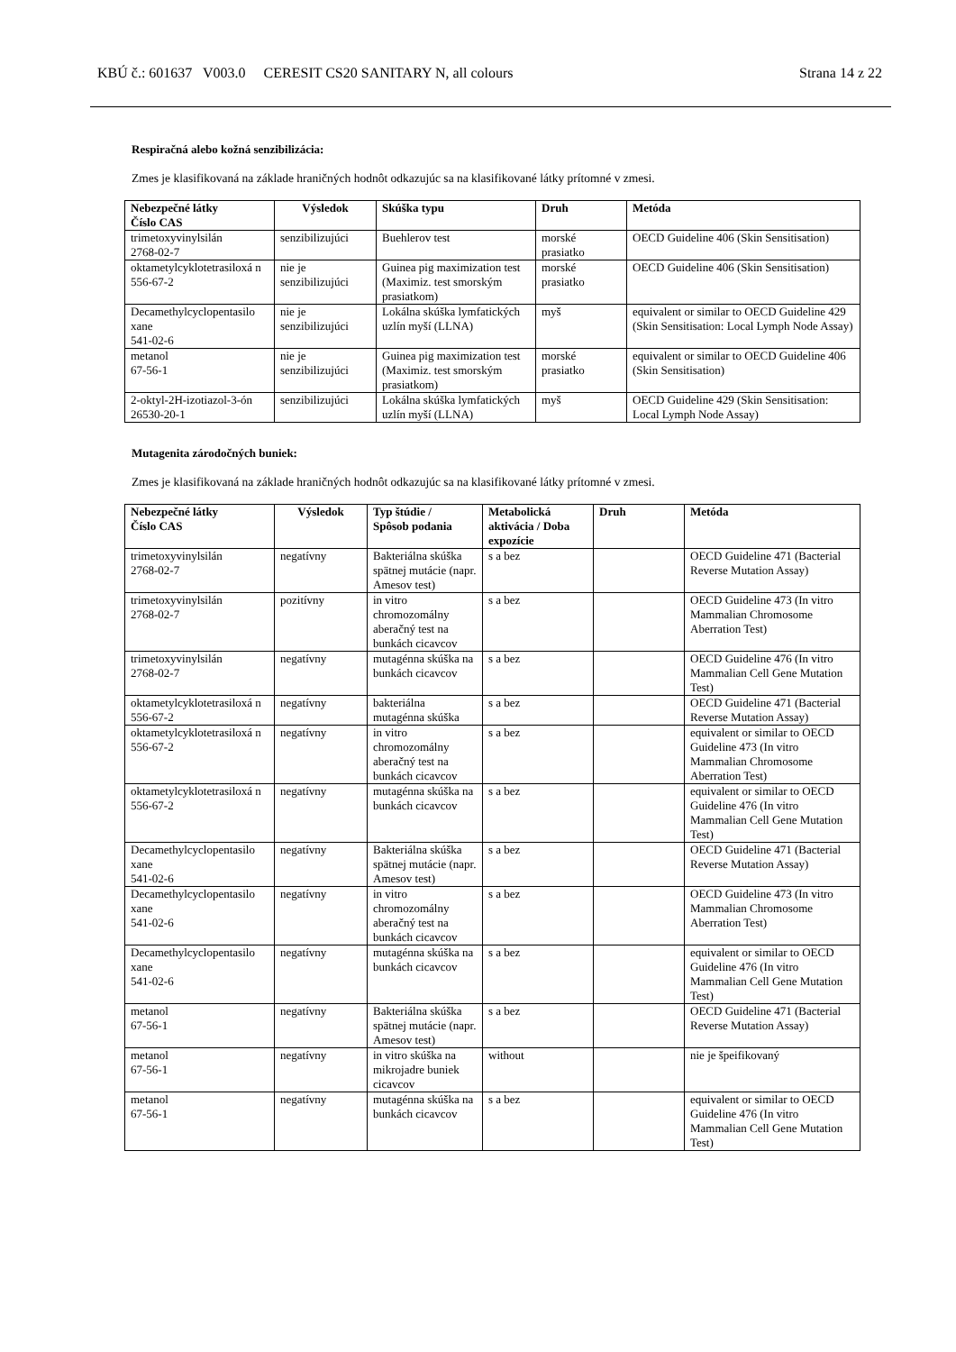KBÚ č.: 601637 V003.0 CERESIT CS20 SANITARY N, all colours Strana 14 z 22
Respiračná alebo kožná senzibilizácia:
Zmes je klasifikovaná na základe hraničných hodnôt odkazujúc sa na klasifikované látky prítomné v zmesi.
| Nebezpečné látky Číslo CAS | Výsledok | Skúška typu | Druh | Metóda |
| --- | --- | --- | --- | --- |
| trimetoxyvinylsilán 2768-02-7 | senzibilizujúci | Buehlerov test | morské prasiatko | OECD Guideline 406 (Skin Sensitisation) |
| oktametylcyklotetrasiloxá n 556-67-2 | nie je senzibilizujúci | Guinea pig maximization test (Maximiz. test smorským prasiatkom) | morské prasiatko | OECD Guideline 406 (Skin Sensitisation) |
| Decamethylcyclopentasilo xane 541-02-6 | nie je senzibilizujúci | Lokálna skúška lymfatických uzlín myší (LLNA) | myš | equivalent or similar to OECD Guideline 429 (Skin Sensitisation: Local Lymph Node Assay) |
| metanol 67-56-1 | nie je senzibilizujúci | Guinea pig maximization test (Maximiz. test smorským prasiatkom) | morské prasiatko | equivalent or similar to OECD Guideline 406 (Skin Sensitisation) |
| 2-oktyl-2H-izotiazol-3-ón 26530-20-1 | senzibilizujúci | Lokálna skúška lymfatických uzlín myší (LLNA) | myš | OECD Guideline 429 (Skin Sensitisation: Local Lymph Node Assay) |
Mutagenita zárodočných buniek:
Zmes je klasifikovaná na základe hraničných hodnôt odkazujúc sa na klasifikované látky prítomné v zmesi.
| Nebezpečné látky Číslo CAS | Výsledok | Typ štúdie / Spôsob podania | Metabolická aktivácia / Doba expozície | Druh | Metóda |
| --- | --- | --- | --- | --- | --- |
| trimetoxyvinylsilán 2768-02-7 | negatívny | Bakteriálna skúška spätnej mutácie (napr. Amesov test) | s a bez | | OECD Guideline 471 (Bacterial Reverse Mutation Assay) |
| trimetoxyvinylsilán 2768-02-7 | pozitívny | in vitro chromozomálny aberačný test na bunkách cicavcov | s a bez | | OECD Guideline 473 (In vitro Mammalian Chromosome Aberration Test) |
| trimetoxyvinylsilán 2768-02-7 | negatívny | mutagénna skúška na bunkách cicavcov | s a bez | | OECD Guideline 476 (In vitro Mammalian Cell Gene Mutation Test) |
| oktametylcyklotetrasiloxá n 556-67-2 | negatívny | bakteriálna mutagénna skúška | s a bez | | OECD Guideline 471 (Bacterial Reverse Mutation Assay) |
| oktametylcyklotetrasiloxá n 556-67-2 | negatívny | in vitro chromozomálny aberačný test na bunkách cicavcov | s a bez | | equivalent or similar to OECD Guideline 473 (In vitro Mammalian Chromosome Aberration Test) |
| oktametylcyklotetrasiloxá n 556-67-2 | negatívny | mutagénna skúška na bunkách cicavcov | s a bez | | equivalent or similar to OECD Guideline 476 (In vitro Mammalian Cell Gene Mutation Test) |
| Decamethylcyclopentasilo xane 541-02-6 | negatívny | Bakteriálna skúška spätnej mutácie (napr. Amesov test) | s a bez | | OECD Guideline 471 (Bacterial Reverse Mutation Assay) |
| Decamethylcyclopentasilo xane 541-02-6 | negatívny | in vitro chromozomálny aberačný test na bunkách cicavcov | s a bez | | OECD Guideline 473 (In vitro Mammalian Chromosome Aberration Test) |
| Decamethylcyclopentasilo xane 541-02-6 | negatívny | mutagénna skúška na bunkách cicavcov | s a bez | | equivalent or similar to OECD Guideline 476 (In vitro Mammalian Cell Gene Mutation Test) |
| metanol 67-56-1 | negatívny | Bakteriálna skúška spätnej mutácie (napr. Amesov test) | s a bez | | OECD Guideline 471 (Bacterial Reverse Mutation Assay) |
| metanol 67-56-1 | negatívny | in vitro skúška na mikrojadre buniek cicavcov | without | | nie je špeifikovaný |
| metanol 67-56-1 | negatívny | mutagénna skúška na bunkách cicavcov | s a bez | | equivalent or similar to OECD Guideline 476 (In vitro Mammalian Cell Gene Mutation Test) |